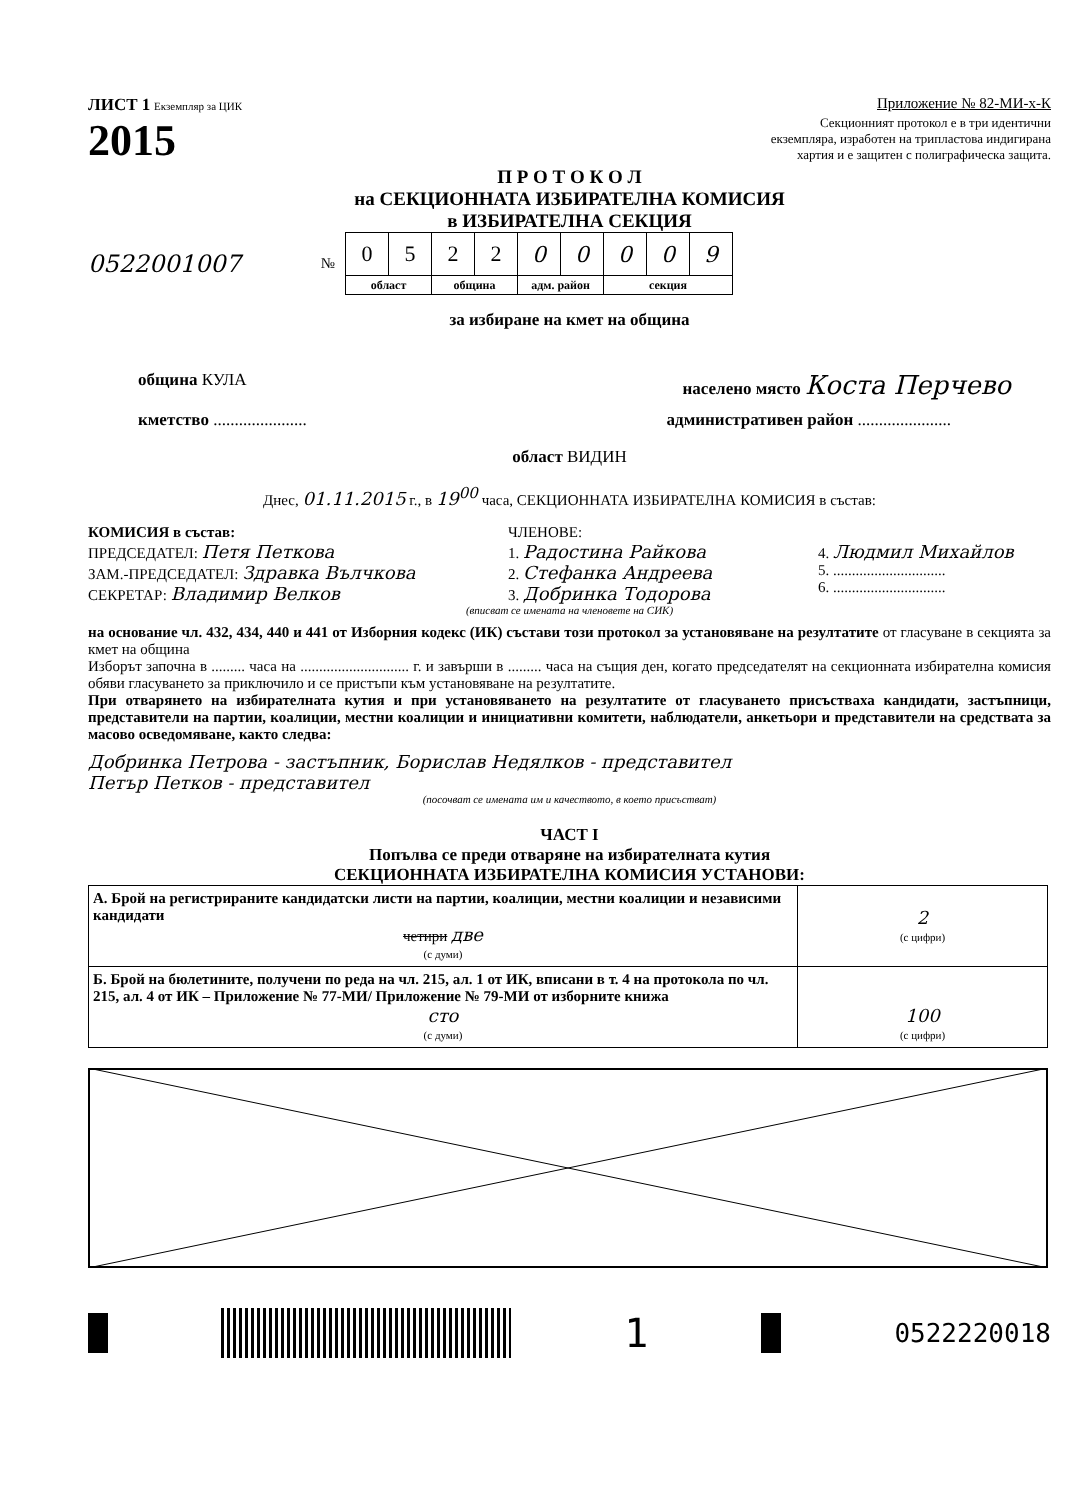ЛИСТ 1 Екземпляр за ЦИК
Приложение № 82-МИ-х-К
2015
Секционният протокол е в три идентични
екземпляра, изработен на трипластова индигирана
хартия и е защитен с полиграфическа защита.
П Р О Т О К О Л
на СЕКЦИОННАТА ИЗБИРАТЕЛНА КОМИСИЯ
в ИЗБИРАТЕЛНА СЕКЦИЯ
0522001007 №
| 0 | 5 | 2 | 2 | 0 | 0 | 0 | 0 | 9 |
| област | | община | | адм. район | | секция | | |
за избиране на кмет на община
община КУЛА населено място Коста Перчево
кметство ......................
административен район ......................
област ВИДИН
Днес, 01.11.2015 г., в 19<sup>00</sup> часа, СЕКЦИОННАТА ИЗБИРАТЕЛНА КОМИСИЯ в състав:
КОМИСИЯ в състав:
ПРЕДСЕДАТЕЛ: Петя Петкова
ЗАМ.-ПРЕДСЕДАТЕЛ: Здравка Вълчкова
СЕКРЕТАР: Владимир Велков
ЧЛЕНОВЕ:
1. Радостина Райкова
2. Стефанка Андреева
3. Добринка Тодорова
4. Людмил Михайлов
5. ..............................
6. ..............................
(вписват се имената на членовете на СИК)
на основание чл. 432, 434, 440 и 441 от Изборния кодекс (ИК) състави този протокол за установяване на резултатите от гласуване в секцията за кмет на община
Изборът започна в ......... часа на ............................. г. и завърши в ......... часа на същия ден, когато председателят на секционната избирателна комисия обяви гласуването за приключило и се пристъпи към установяване на резултатите.
При отварянето на избирателната кутия и при установяването на резултатите от гласуването присъстваха кандидати, застъпници, представители на партии, коалиции, местни коалиции и инициативни комитети, наблюдатели, анкетьори и представители на средствата за масово осведомяване, както следва:
Добринка Петрова - застъпник, Борислав Недялков - представител
Петър Петков - представител
(посочват се имената им и качеството, в което присъстват)
ЧАСТ I
Попълва се преди отваряне на избирателната кутия
СЕКЦИОННАТА ИЗБИРАТЕЛНА КОМИСИЯ УСТАНОВИ:
| А. Брой на регистрираните кандидатски листи на партии, коалиции, местни коалиции и независими кандидати четири две (с думи) | 2 (с цифри) |
| Б. Брой на бюлетините, получени по реда на чл. 215, ал. 1 от ИК, вписани в т. 4 на протокола по чл. 215, ал. 4 от ИК – Приложение № 77-МИ/ Приложение № 79-МИ от изборните книжа сто (с думи) | 100 (с цифри) |
1
0522220018